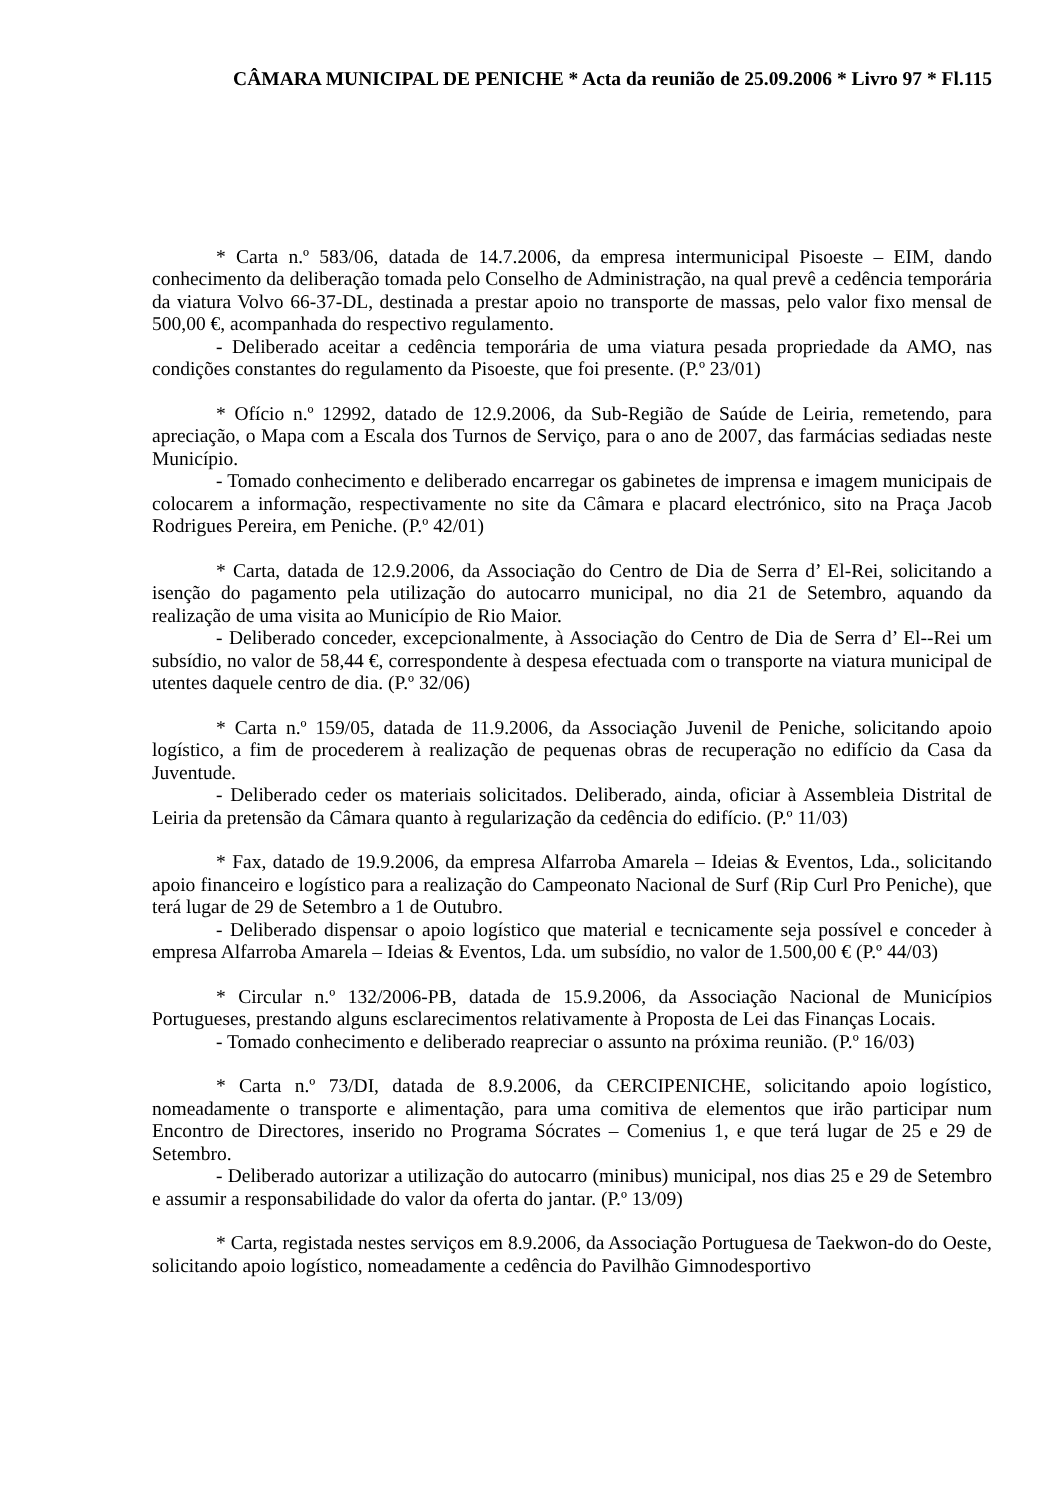CÂMARA MUNICIPAL DE PENICHE * Acta da reunião de 25.09.2006 * Livro 97 * Fl.115
* Carta n.º 583/06, datada de 14.7.2006, da empresa intermunicipal Pisoeste – EIM, dando conhecimento da deliberação tomada pelo Conselho de Administração, na qual prevê a cedência temporária da viatura Volvo 66-37-DL, destinada a prestar apoio no transporte de massas, pelo valor fixo mensal de 500,00 €, acompanhada do respectivo regulamento.
- Deliberado aceitar a cedência temporária de uma viatura pesada propriedade da AMO, nas condições constantes do regulamento da Pisoeste, que foi presente. (P.º 23/01)
* Ofício n.º 12992, datado de 12.9.2006, da Sub-Região de Saúde de Leiria, remetendo, para apreciação, o Mapa com a Escala dos Turnos de Serviço, para o ano de 2007, das farmácias sediadas neste Município.
- Tomado conhecimento e deliberado encarregar os gabinetes de imprensa e imagem municipais de colocarem a informação, respectivamente no site da Câmara e placard electrónico, sito na Praça Jacob Rodrigues Pereira, em Peniche. (P.º 42/01)
* Carta, datada de 12.9.2006, da Associação do Centro de Dia de Serra d’ El-Rei, solicitando a isenção do pagamento pela utilização do autocarro municipal, no dia 21 de Setembro, aquando da realização de uma visita ao Município de Rio Maior.
- Deliberado conceder, excepcionalmente, à Associação do Centro de Dia de Serra d’ El--Rei um subsídio, no valor de 58,44 €, correspondente à despesa efectuada com o transporte na viatura municipal de utentes daquele centro de dia. (P.º 32/06)
* Carta n.º 159/05, datada de 11.9.2006, da Associação Juvenil de Peniche, solicitando apoio logístico, a fim de procederem à realização de pequenas obras de recuperação no edifício da Casa da Juventude.
- Deliberado ceder os materiais solicitados. Deliberado, ainda, oficiar à Assembleia Distrital de Leiria da pretensão da Câmara quanto à regularização da cedência do edifício. (P.º 11/03)
* Fax, datado de 19.9.2006, da empresa Alfarroba Amarela – Ideias & Eventos, Lda., solicitando apoio financeiro e logístico para a realização do Campeonato Nacional de Surf (Rip Curl Pro Peniche), que terá lugar de 29 de Setembro a 1 de Outubro.
- Deliberado dispensar o apoio logístico que material e tecnicamente seja possível e conceder à empresa Alfarroba Amarela – Ideias & Eventos, Lda. um subsídio, no valor de 1.500,00 € (P.º 44/03)
* Circular n.º 132/2006-PB, datada de 15.9.2006, da Associação Nacional de Municípios Portugueses, prestando alguns esclarecimentos relativamente à Proposta de Lei das Finanças Locais.
- Tomado conhecimento e deliberado reapreciar o assunto na próxima reunião. (P.º 16/03)
* Carta n.º 73/DI, datada de 8.9.2006, da CERCIPENICHE, solicitando apoio logístico, nomeadamente o transporte e alimentação, para uma comitiva de elementos que irão participar num Encontro de Directores, inserido no Programa Sócrates – Comenius 1, e que terá lugar de 25 e 29 de Setembro.
- Deliberado autorizar a utilização do autocarro (minibus) municipal, nos dias 25 e 29 de Setembro e assumir a responsabilidade do valor da oferta do jantar. (P.º 13/09)
* Carta, registada nestes serviços em 8.9.2006, da Associação Portuguesa de Taekwon-do do Oeste, solicitando apoio logístico, nomeadamente a cedência do Pavilhão Gimnodesportivo